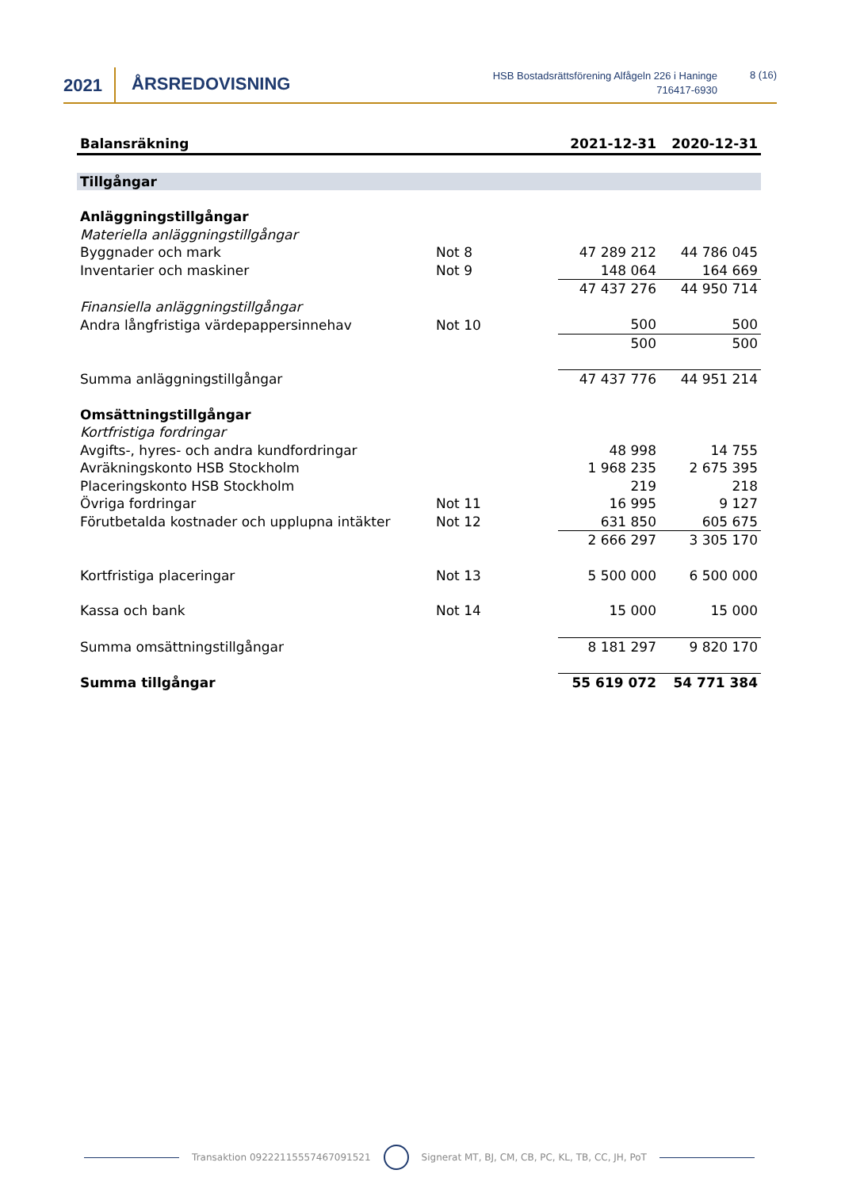2021 ÅRSREDOVISNING
HSB Bostadsrättsförening Alfågeln 226 i Haninge
716417-6930
8 (16)
| Balansräkning | | 2021-12-31 | 2020-12-31 |
| --- | --- | --- | --- |
| Tillgångar | | | |
| Anläggningstillgångar | | | |
| Materiella anläggningstillgångar | | | |
| Byggnader och mark | Not 8 | 47 289 212 | 44 786 045 |
| Inventarier och maskiner | Not 9 | 148 064 | 164 669 |
| | | 47 437 276 | 44 950 714 |
| Finansiella anläggningstillgångar | | | |
| Andra långfristiga värdepappersinnehav | Not 10 | 500 | 500 |
| | | 500 | 500 |
| Summa anläggningstillgångar | | 47 437 776 | 44 951 214 |
| Omsättningstillgångar | | | |
| Kortfristiga fordringar | | | |
| Avgifts-, hyres- och andra kundfordringar | | 48 998 | 14 755 |
| Avräkningskonto HSB Stockholm | | 1 968 235 | 2 675 395 |
| Placeringskonto HSB Stockholm | | 219 | 218 |
| Övriga fordringar | Not 11 | 16 995 | 9 127 |
| Förutbetalda kostnader och upplupna intäkter | Not 12 | 631 850 | 605 675 |
| | | 2 666 297 | 3 305 170 |
| Kortfristiga placeringar | Not 13 | 5 500 000 | 6 500 000 |
| Kassa och bank | Not 14 | 15 000 | 15 000 |
| Summa omsättningstillgångar | | 8 181 297 | 9 820 170 |
| Summa tillgångar | | 55 619 072 | 54 771 384 |
Transaktion 09222115557467091521 Signerat MT, BJ, CM, CB, PC, KL, TB, CC, JH, PoT